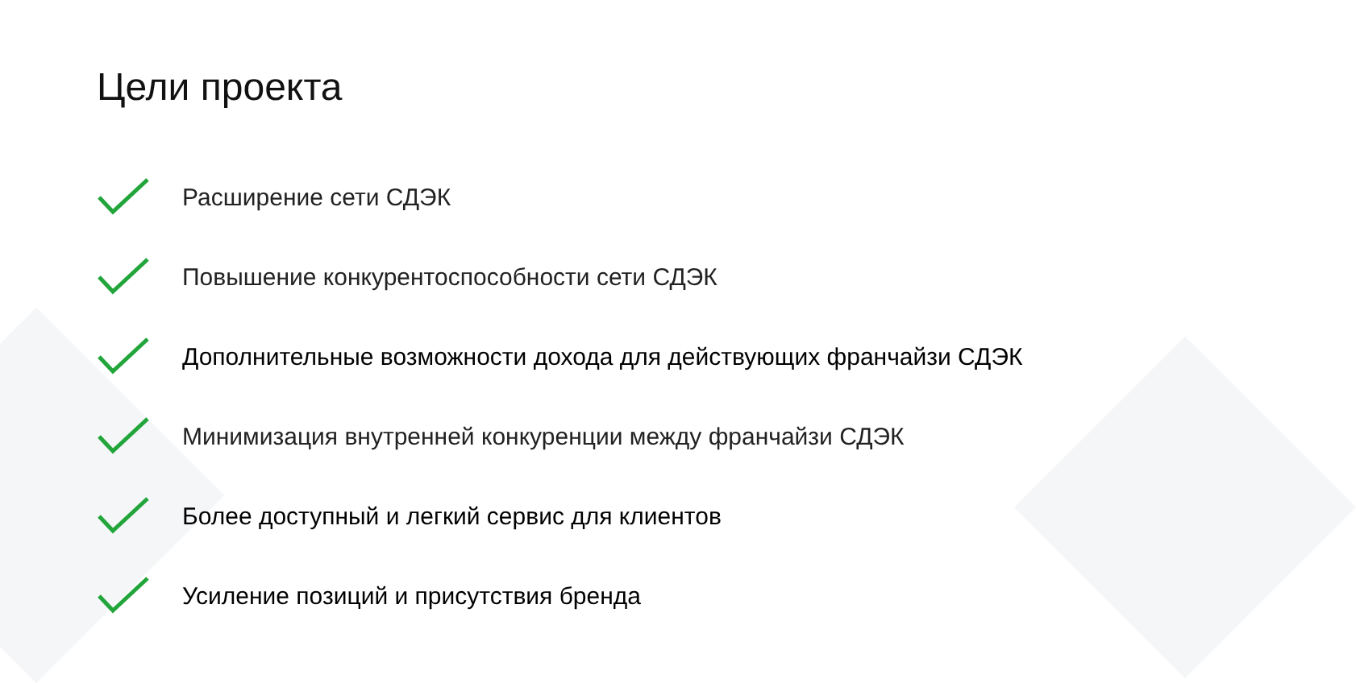Цели проекта
Расширение сети СДЭК
Повышение конкурентоспособности сети СДЭК
Дополнительные возможности дохода для действующих франчайзи СДЭК
Минимизация внутренней конкуренции между франчайзи СДЭК
Более доступный и легкий сервис для клиентов
Усиление позиций и присутствия бренда